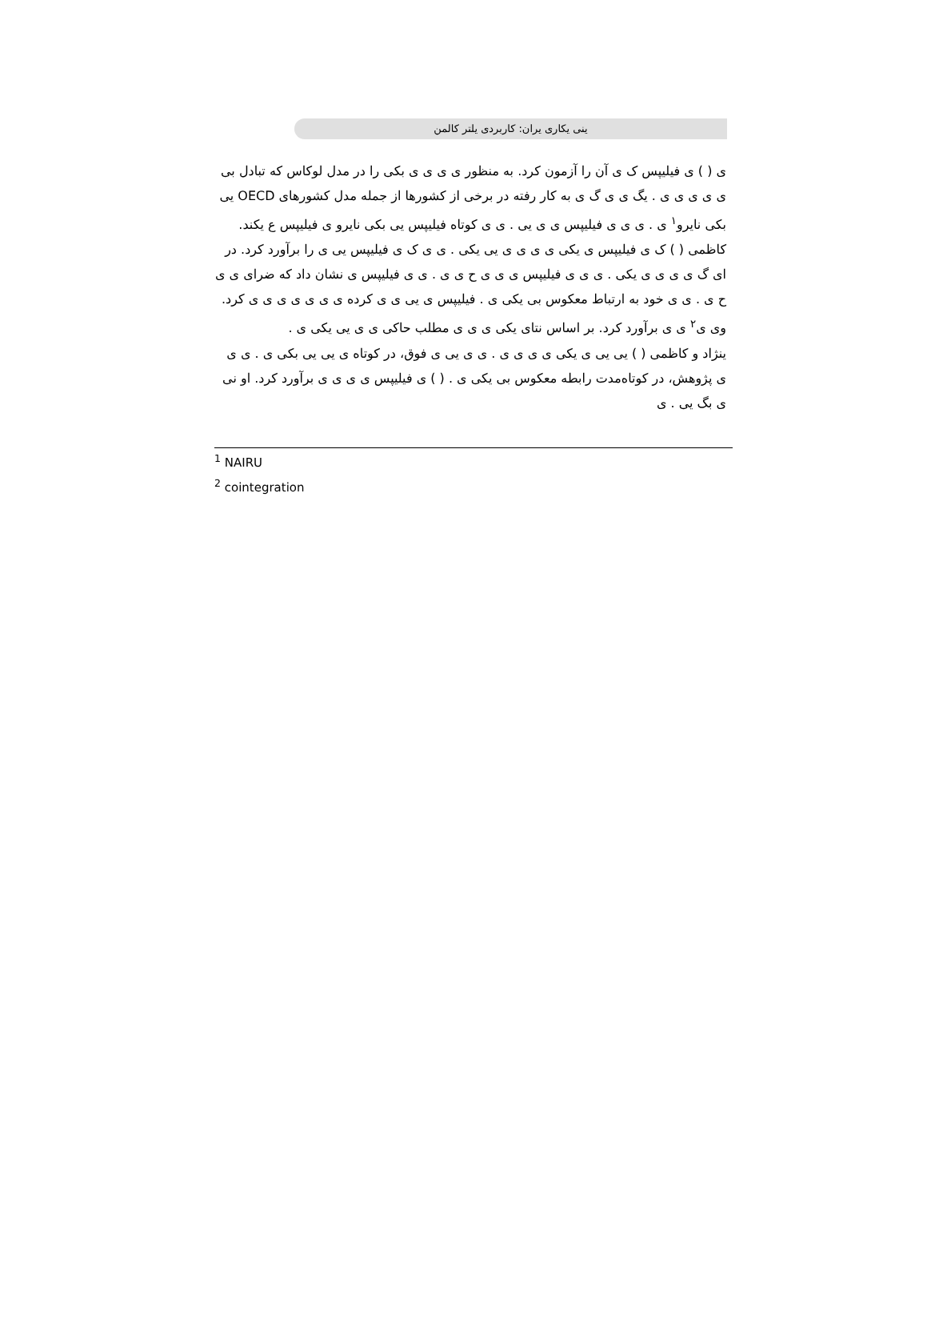ینی یکاری یران: کاربردی یلتر کالمن
ی ( ) ی فیلیپس ک ی آن را آزمون کرد. به منظور ی ی ی ی بکی را در مدل لوکاس که تبادل بی ی ی ی ی ی . یگ ی ی گ ی به کار رفته در برخی از کشورها از جمله مدل کشورهای OECD یی بکی نایرو<sup>۱</sup> ی . ی ی ی فیلیپس ی ی یی . ی ی کوتاه فیلیپس یی بکی نایرو ی فیلیپس ع یکند.
کاظمی ( ) ک ی فیلیپس ی یکی ی ی ی ی یی یکی . ی ی ک ی فیلیپس یی ی را برآورد کرد. در ای گ ی ی ی ی یکی . ی ی ی فیلیپس ی ی ی ح ی ی . ی ی فیلیپس ی نشان داد که ضرای ی ی ح ی . ی ی خود به ارتباط معکوس بی یکی ی . فیلیپس ی یی ی ی کرده ی ی ی ی ی ی ی کرد. وی ی<sup>۲</sup> ی ی برآورد کرد. بر اساس نتای یکی ی ی ی مطلب حاکی ی ی یی یکی ی .
ینژاد و کاظمی ( ) یی یی ی یکی ی ی ی ی . ی ی یی ی فوق، در کوتاه ی یی یی بکی ی . ی ی ی پژوهش، در کوتاه‌مدت رابطه معکوس بی یکی ی . ( ) ی فیلیپس ی ی ی ی برآورد کرد. او نی ی بگ یی . ی
<sup>1</sup> NAIRU
<sup>2</sup> cointegration